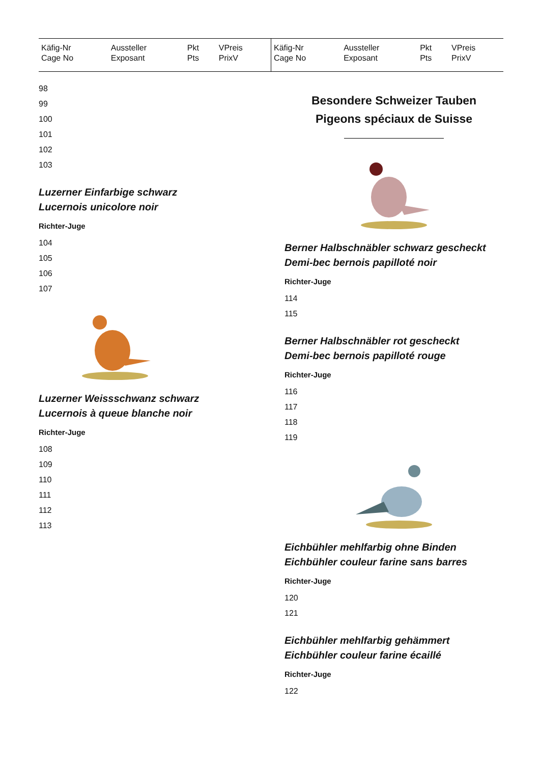| Käfig-Nr Cage No | Aussteller Exposant | Pkt Pts | VPreis PrixV | Käfig-Nr Cage No | Aussteller Exposant | Pkt Pts | VPreis PrixV |
| --- | --- | --- | --- | --- | --- | --- | --- |
98
99
100
101
102
103
Luzerner Einfarbige schwarz
Lucernois unicolore noir
Richter-Juge
104
105
106
107
Luzerner Weissschwanz schwarz
Lucernois à queue blanche noir
Richter-Juge
108
109
110
111
112
113
Besondere Schweizer Tauben
Pigeons spéciaux de Suisse
Berner Halbschnäbler schwarz gescheckt
Demi-bec bernois papilloté noir
Richter-Juge
114
115
Berner Halbschnäbler rot gescheckt
Demi-bec bernois papilloté rouge
Richter-Juge
116
117
118
119
Eichbühler mehlfarbig ohne Binden
Eichbühler couleur farine sans barres
Richter-Juge
120
121
Eichbühler mehlfarbig gehämmert
Eichbühler couleur farine écaillé
Richter-Juge
122